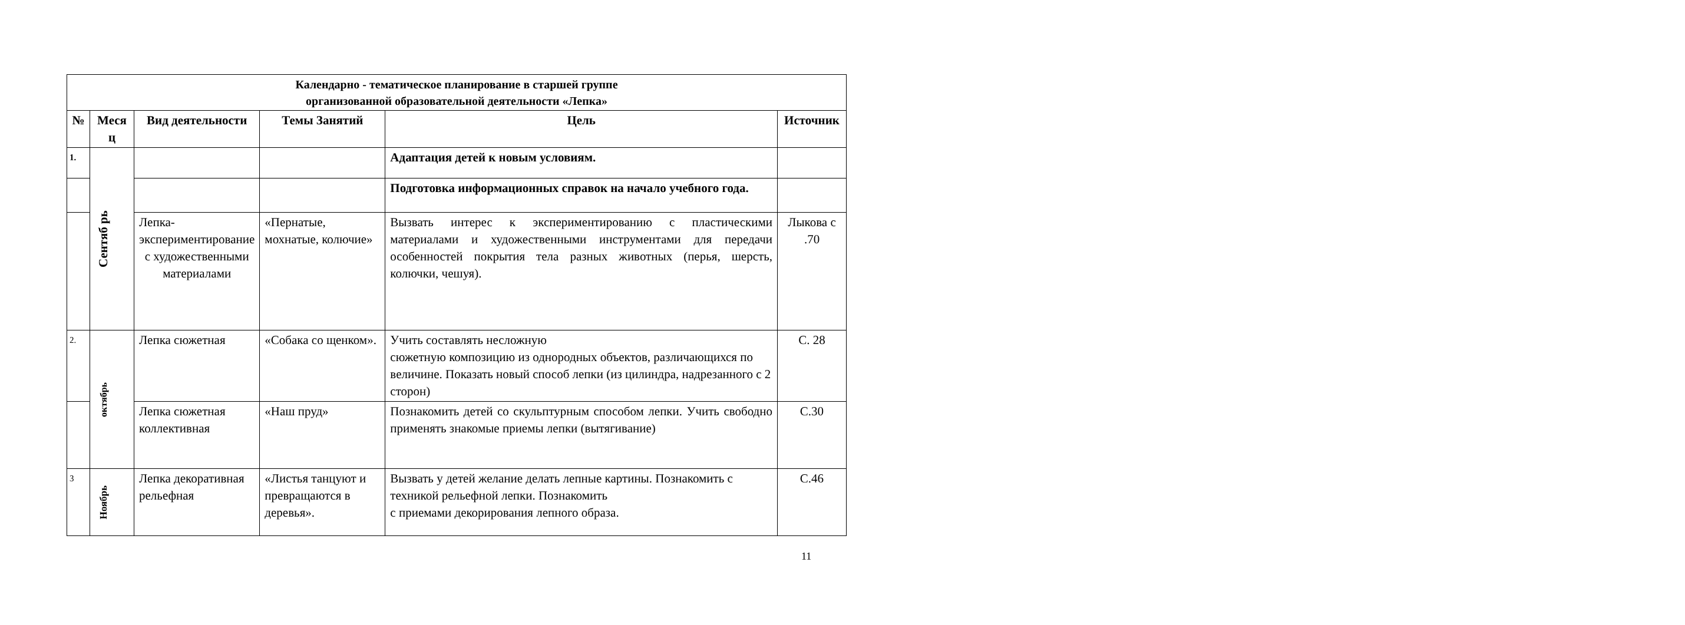| Календарно - тематическое планирование в старшей группе организованной образовательной деятельности «Лепка» | | | | | |
| № | Меся ц | Вид деятельности | Темы Занятий | Цель | Источник |
| 1. | Сентяб рь | | | Адаптация детей к новым условиям. | |
| | | | | Подготовка информационных справок на начало учебного года. | |
| | | Лепка-экспериментирование с художественными материалами | «Пернатые, мохнатые, колючие» | Вызвать интерес к экспериментированию с пластическими материалами и художественными инструментами для передачи особенностей покрытия тела разных животных (перья, шерсть, колючки, чешуя). | Лыкова с .70 |
| 2. | октябрь | Лепка сюжетная | «Собака со щенком». | Учить составлять несложную сюжетную композицию из однородных объектов, различающихся по величине. Показать новый способ лепки (из цилиндра, надрезанного с 2 сторон) | С. 28 |
| | | Лепка сюжетная коллективная | «Наш пруд» | Познакомить детей со скульптурным способом лепки. Учить свободно применять знакомые приемы лепки (вытягивание) | С.30 |
| 3 | Ноябрь | Лепка декоративная рельефная | «Листья танцуют и превращаются в деревья». | Вызвать у детей желание делать лепные картины. Познакомить с техникой рельефной лепки. Познакомить с приемами декорирования лепного образа. | С.46 |
11